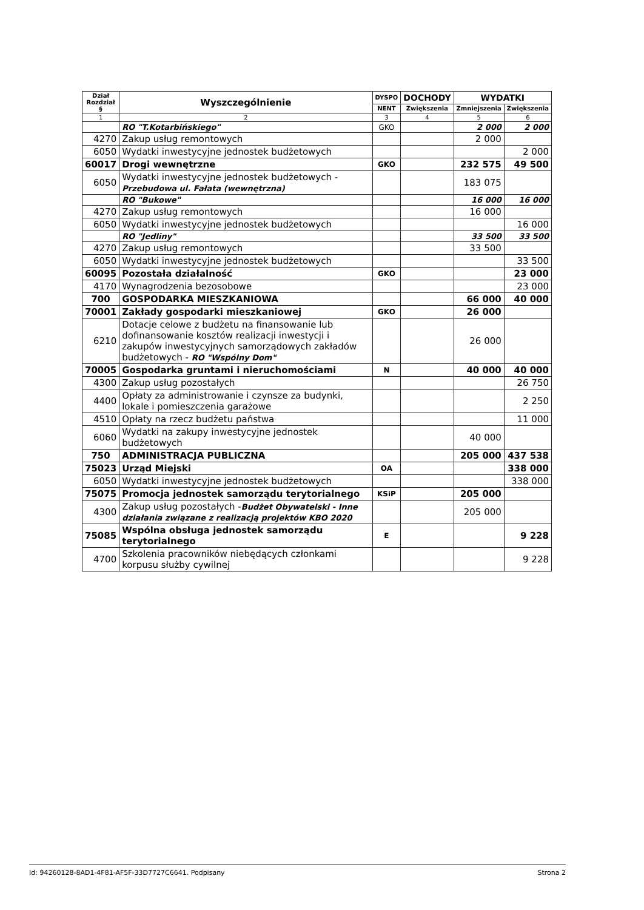| Dział Rozdział § | Wyszczególnienie | DYSPO | DOCHODY | WYDATKI | |
| --- | --- | --- | --- | --- | --- |
| | | NENT | Zwiększenia | Zmniejszenia | Zwiększenia |
| 1 | 2 | 3 | 4 | 5 | 6 |
| | RO "T.Kotarbińskiego" | GKO | | 2 000 | 2 000 |
| 4270 | Zakup usług remontowych | | | 2 000 | |
| 6050 | Wydatki inwestycyjne jednostek budżetowych | | | | 2 000 |
| 60017 | Drogi wewnętrzne | GKO | | 232 575 | 49 500 |
| 6050 | Wydatki inwestycyjne jednostek budżetowych - Przebudowa ul. Fałata (wewnętrzna) | | | 183 075 | |
| | RO "Bukowe" | | | 16 000 | 16 000 |
| 4270 | Zakup usług remontowych | | | 16 000 | |
| 6050 | Wydatki inwestycyjne jednostek budżetowych | | | | 16 000 |
| | RO "Jedliny" | | | 33 500 | 33 500 |
| 4270 | Zakup usług remontowych | | | 33 500 | |
| 6050 | Wydatki inwestycyjne jednostek budżetowych | | | | 33 500 |
| 60095 | Pozostała działalność | GKO | | | 23 000 |
| 4170 | Wynagrodzenia bezosobowe | | | | 23 000 |
| 700 | GOSPODARKA MIESZKANIOWA | | | 66 000 | 40 000 |
| 70001 | Zakłady gospodarki mieszkaniowej | GKO | | 26 000 | |
| 6210 | Dotacje celowe z budżetu na finansowanie lub dofinansowanie kosztów realizacji inwestycji i zakupów inwestycyjnych samorządowych zakładów budżetowych - RO "Wspólny Dom" | | | 26 000 | |
| 70005 | Gospodarka gruntami i nieruchomościami | N | | 40 000 | 40 000 |
| 4300 | Zakup usług pozostałych | | | | 26 750 |
| 4400 | Opłaty za administrowanie i czynsze za budynki, lokale i pomieszczenia garażowe | | | | 2 250 |
| 4510 | Opłaty na rzecz budżetu państwa | | | | 11 000 |
| 6060 | Wydatki na zakupy inwestycyjne jednostek budżetowych | | | 40 000 | |
| 750 | ADMINISTRACJA PUBLICZNA | | | 205 000 | 437 538 |
| 75023 | Urząd Miejski | OA | | | 338 000 |
| 6050 | Wydatki inwestycyjne jednostek budżetowych | | | | 338 000 |
| 75075 | Promocja jednostek samorządu terytorialnego | KSiP | | 205 000 | |
| 4300 | Zakup usług pozostałych - Budżet Obywatelski - Inne działania związane z realizacją projektów KBO 2020 | | | 205 000 | |
| 75085 | Wspólna obsługa jednostek samorządu terytorialnego | E | | | 9 228 |
| 4700 | Szkolenia pracowników niebędących członkami korpusu służby cywilnej | | | | 9 228 |
Id: 94260128-8AD1-4F81-AF5F-33D7727C6641. Podpisany Strona 2